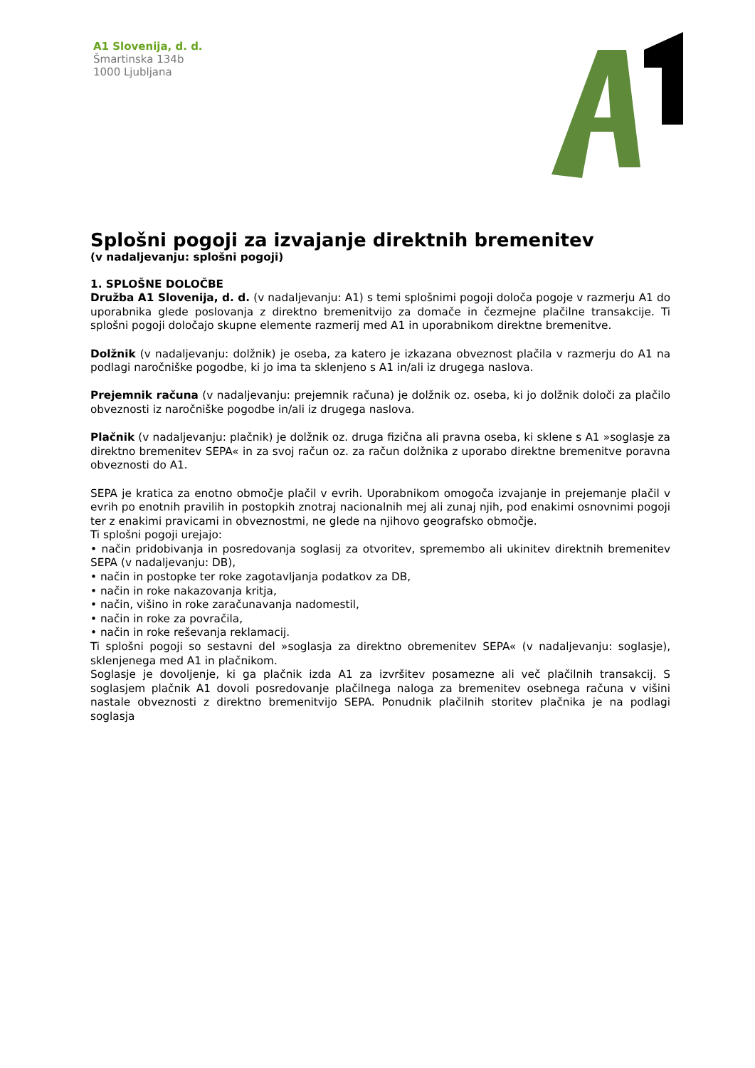A1 Slovenija, d. d.
Šmartinska 134b
1000 Ljubljana
Splošni pogoji za izvajanje direktnih bremenitev
(v nadaljevanju: splošni pogoji)
1. SPLOŠNE DOLOČBE
Družba A1 Slovenija, d. d. (v nadaljevanju: A1) s temi splošnimi pogoji določa pogoje v razmerju A1 do uporabnika glede poslovanja z direktno bremenitvijo za domače in čezmejne plačilne transakcije. Ti splošni pogoji določajo skupne elemente razmerij med A1 in uporabnikom direktne bremenitve.
Dolžnik (v nadaljevanju: dolžnik) je oseba, za katero je izkazana obveznost plačila v razmerju do A1 na podlagi naročniške pogodbe, ki jo ima ta sklenjeno s A1 in/ali iz drugega naslova.
Prejemnik računa (v nadaljevanju: prejemnik računa) je dolžnik oz. oseba, ki jo dolžnik določi za plačilo obveznosti iz naročniške pogodbe in/ali iz drugega naslova.
Plačnik (v nadaljevanju: plačnik) je dolžnik oz. druga fizična ali pravna oseba, ki sklene s A1 »soglasje za direktno bremenitev SEPA« in za svoj račun oz. za račun dolžnika z uporabo direktne bremenitve poravna obveznosti do A1.
SEPA je kratica za enotno območje plačil v evrih. Uporabnikom omogoča izvajanje in prejemanje plačil v evrih po enotnih pravilih in postopkih znotraj nacionalnih mej ali zunaj njih, pod enakimi osnovnimi pogoji ter z enakimi pravicami in obveznostmi, ne glede na njihovo geografsko območje.
Ti splošni pogoji urejajo:
• način pridobivanja in posredovanja soglasij za otvoritev, spremembo ali ukinitev direktnih bremenitev SEPA (v nadaljevanju: DB),
• način in postopke ter roke zagotavljanja podatkov za DB,
• način in roke nakazovanja kritja,
• način, višino in roke zaračunavanja nadomestil,
• način in roke za povračila,
• način in roke reševanja reklamacij.
Ti splošni pogoji so sestavni del »soglasja za direktno obremenitev SEPA« (v nadaljevanju: soglasje), sklenjenega med A1 in plačnikom.
Soglasje je dovoljenje, ki ga plačnik izda A1 za izvršitev posamezne ali več plačilnih transakcij. S soglasjem plačnik A1 dovoli posredovanje plačilnega naloga za bremenitev osebnega računa v višini nastale obveznosti z direktno bremenitvijo SEPA. Ponudnik plačilnih storitev plačnika je na podlagi soglasja